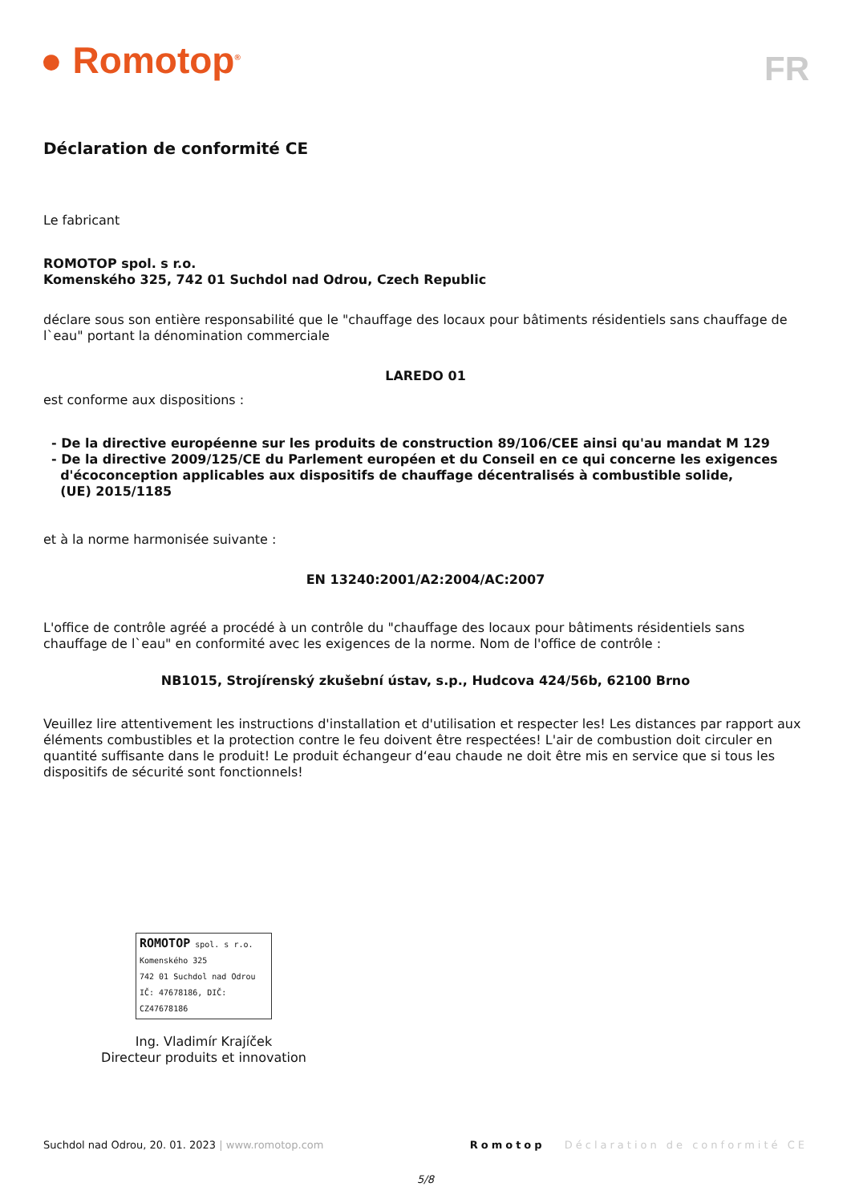● Romotop<sup>®</sup> FR
Déclaration de conformité CE
Le fabricant
ROMOTOP spol. s r.o.
Komenského 325, 742 01 Suchdol nad Odrou, Czech Republic
déclare sous son entière responsabilité que le "chauffage des locaux pour bâtiments résidentiels sans chauffage de l`eau" portant la dénomination commerciale
LAREDO 01
est conforme aux dispositions :
- De la directive européenne sur les produits de construction 89/106/CEE ainsi qu'au mandat M 129
- De la directive 2009/125/CE du Parlement européen et du Conseil en ce qui concerne les exigences
d'écoconception applicables aux dispositifs de chauffage décentralisés à combustible solide,
(UE) 2015/1185
et à la norme harmonisée suivante :
EN 13240:2001/A2:2004/AC:2007
L'office de contrôle agréé a procédé à un contrôle du "chauffage des locaux pour bâtiments résidentiels sans chauffage de l`eau" en conformité avec les exigences de la norme. Nom de l'office de contrôle :
NB1015, Strojírenský zkušební ústav, s.p., Hudcova 424/56b, 62100 Brno
Veuillez lire attentivement les instructions d'installation et d'utilisation et respecter les! Les distances par rapport aux éléments combustibles et la protection contre le feu doivent être respectées! L'air de combustion doit circuler en quantité suffisante dans le produit! Le produit échangeur d‘eau chaude ne doit être mis en service que si tous les dispositifs de sécurité sont fonctionnels!
ROMOTOP spol. s r.o.
Komenského 325
742 01 Suchdol nad Odrou
IČ: 47678186, DIČ: CZ47678186
Ing. Vladimír Krajíček
Directeur produits et innovation
Suchdol nad Odrou, 20. 01. 2023 | www.romotop.com Romotop Déclaration de conformité CE
5/8